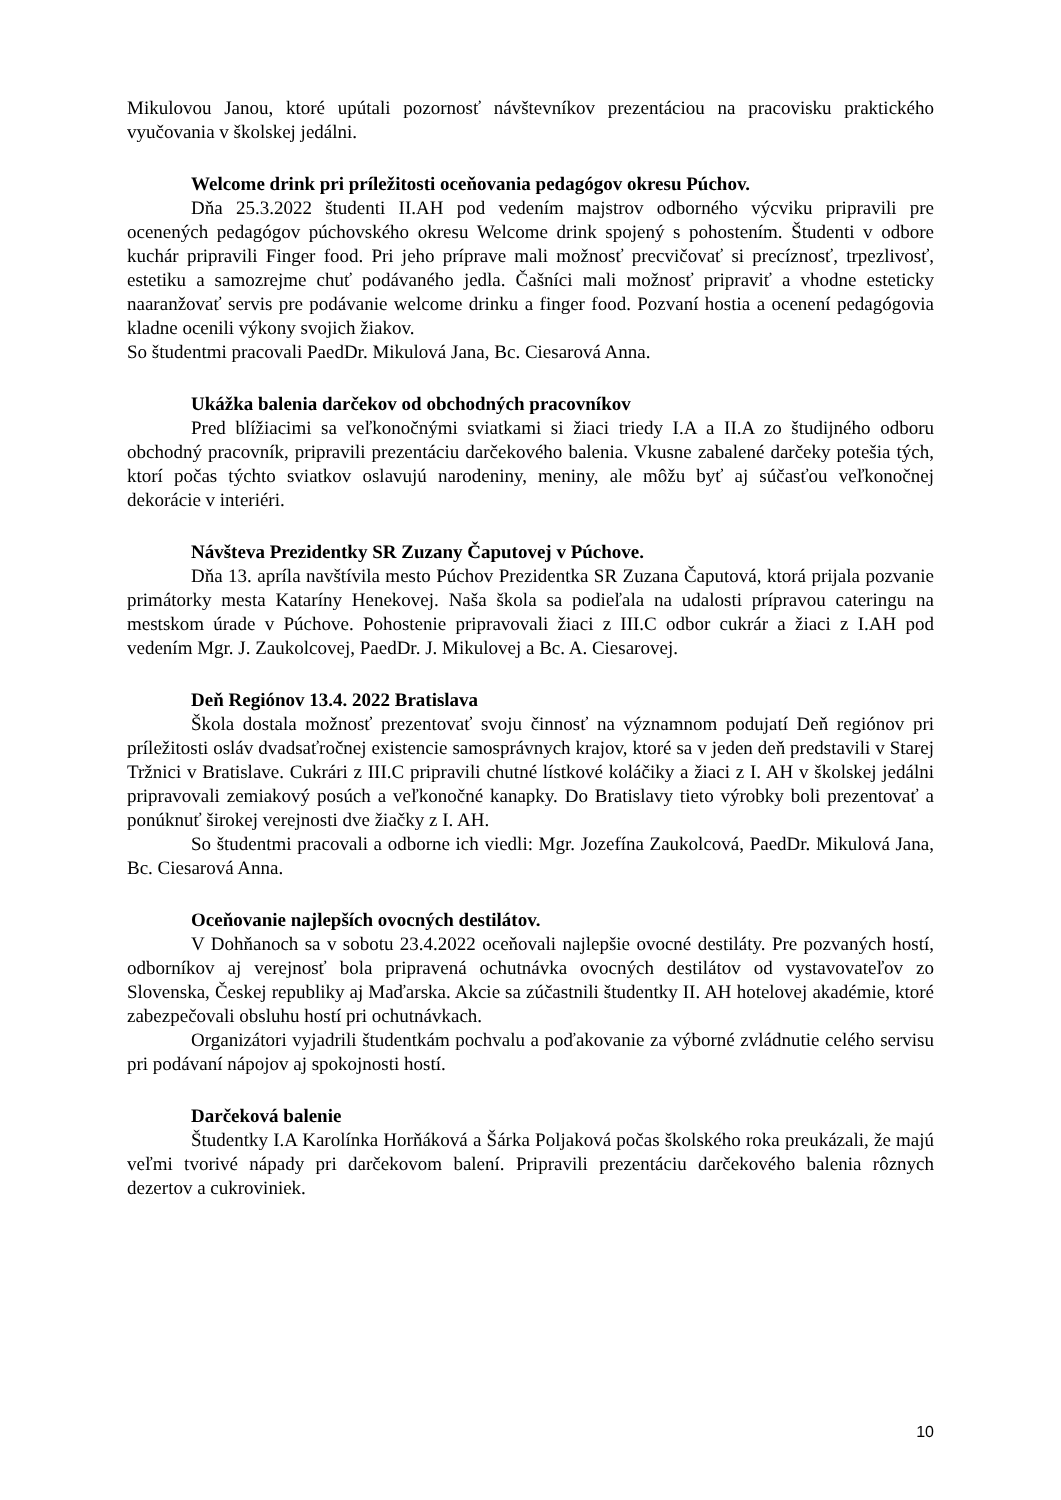Mikulovou Janou, ktoré upútali pozornosť návštevníkov prezentáciou na pracovisku praktického vyučovania v školskej jedálni.
Welcome drink pri príležitosti oceňovania pedagógov okresu Púchov.
Dňa 25.3.2022 študenti II.AH pod vedením majstrov odborného výcviku pripravili pre ocenených pedagógov púchovského okresu Welcome drink spojený s pohostením. Študenti v odbore kuchár pripravili Finger food. Pri jeho príprave mali možnosť precvičovať si precíznosť, trpezlivosť, estetiku a samozrejme chuť podávaného jedla. Čašníci mali možnosť pripraviť a vhodne esteticky naaranžovať servis pre podávanie welcome drinku a finger food. Pozvaní hostia a ocenení pedagógovia kladne ocenili výkony svojich žiakov.
So študentmi pracovali PaedDr. Mikulová Jana, Bc. Ciesarová Anna.
Ukážka balenia darčekov od obchodných pracovníkov
Pred blížiacimi sa veľkonočnými sviatkami si žiaci triedy I.A a II.A zo študijného odboru obchodný pracovník, pripravili prezentáciu darčekového balenia. Vkusne zabalené darčeky potešia tých, ktorí počas týchto sviatkov oslavujú narodeniny, meniny, ale môžu byť aj súčasťou veľkonočnej dekorácie v interiéri.
Návšteva Prezidentky SR Zuzany Čaputovej v Púchove.
Dňa 13. apríla navštívila mesto Púchov Prezidentka SR Zuzana Čaputová, ktorá prijala pozvanie primátorky mesta Kataríny Henekovej. Naša škola sa podieľala na udalosti prípravou cateringu na mestskom úrade v Púchove. Pohostenie pripravovali žiaci z III.C odbor cukrár a žiaci z I.AH pod vedením Mgr. J. Zaukolcovej, PaedDr. J. Mikulovej a Bc. A. Ciesarovej.
Deň Regiónov 13.4. 2022 Bratislava
Škola dostala možnosť prezentovať svoju činnosť na významnom podujatí Deň regiónov pri príležitosti osláv dvadsaťročnej existencie samosprávnych krajov, ktoré sa v jeden deň predstavili v Starej Tržnici v Bratislave. Cukrári z III.C pripravili chutné lístkové koláčiky a žiaci z I. AH v školskej jedálni pripravovali zemiakový posúch a veľkonočné kanapky. Do Bratislavy tieto výrobky boli prezentovať a ponúknuť širokej verejnosti dve žiačky z I. AH.
So študentmi pracovali a odborne ich viedli: Mgr. Jozefína Zaukolcová, PaedDr. Mikulová Jana, Bc. Ciesarová Anna.
Oceňovanie najlepších ovocných destilátov.
V Dohňanoch sa v sobotu 23.4.2022 oceňovali najlepšie ovocné destiláty. Pre pozvaných hostí, odborníkov aj verejnosť bola pripravená ochutnávka ovocných destilátov od vystavovateľov zo Slovenska, Českej republiky aj Maďarska. Akcie sa zúčastnili študentky II. AH hotelovej akadémie, ktoré zabezpečovali obsluhu hostí pri ochutnávkach.
Organizátori vyjadrili študentkám pochvalu a poďakovanie za výborné zvládnutie celého servisu pri podávaní nápojov aj spokojnosti hostí.
Darčeková balenie
Študentky I.A Karolínka Horňáková a Šárka Poljaková počas školského roka preukázali, že majú veľmi tvorivé nápady pri darčekovom balení. Pripravili prezentáciu darčekového balenia rôznych dezertov a cukroviniek.
10